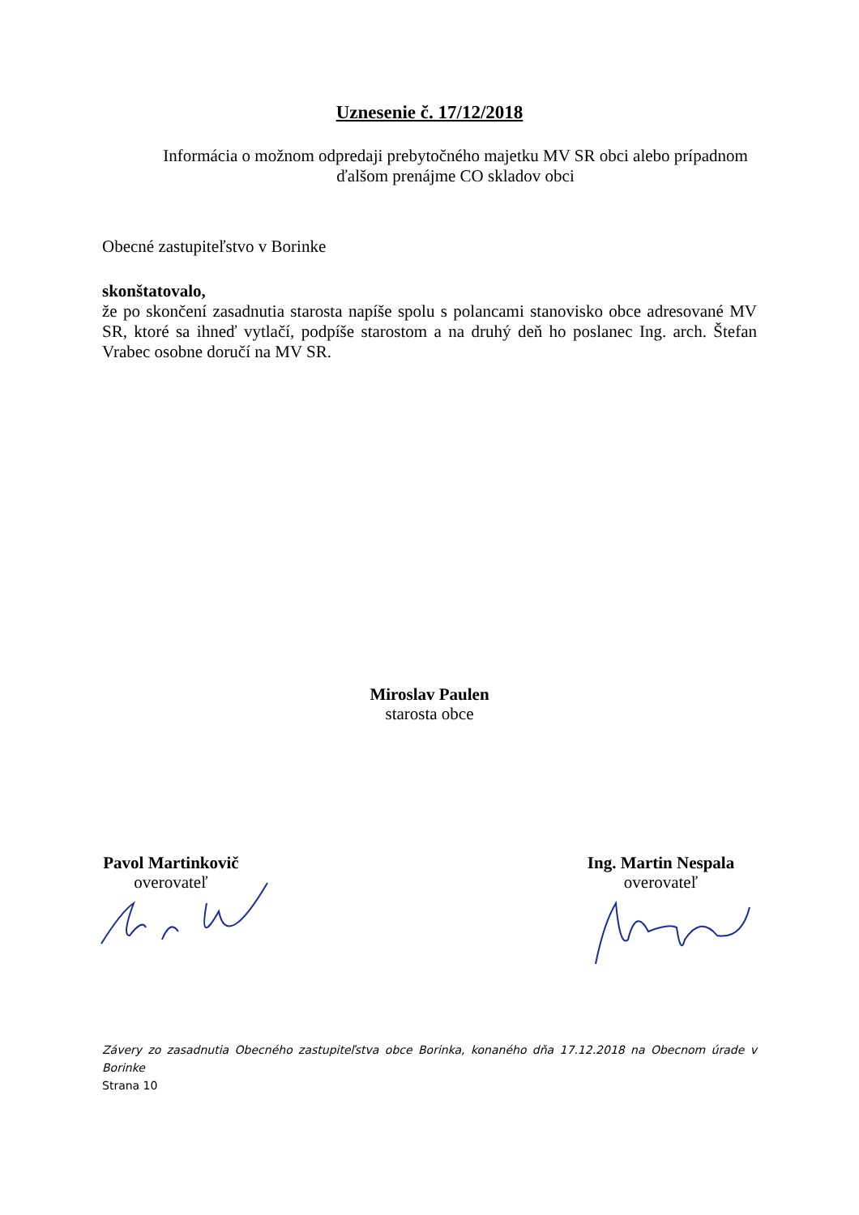Uznesenie č. 17/12/2018
Informácia o možnom odpredaji prebytočného majetku MV SR obci alebo prípadnom
ďalšom prenájme CO skladov obci
Obecné zastupiteľstvo v Borinke
skonštatovalo,
že po skončení zasadnutia starosta napíše spolu s polancami stanovisko obce adresované MV SR, ktoré sa ihneď vytlačí, podpíše starostom a na druhý deň ho poslanec Ing. arch. Štefan Vrabec osobne doručí na MV SR.
Miroslav Paulen
starosta obce
Pavol Martinkovič
overovateľ
Ing. Martin Nespala
overovateľ
Závery zo zasadnutia Obecného zastupiteľstva obce Borinka, konaného dňa 17.12.2018 na Obecnom úrade v Borinke
Strana 10